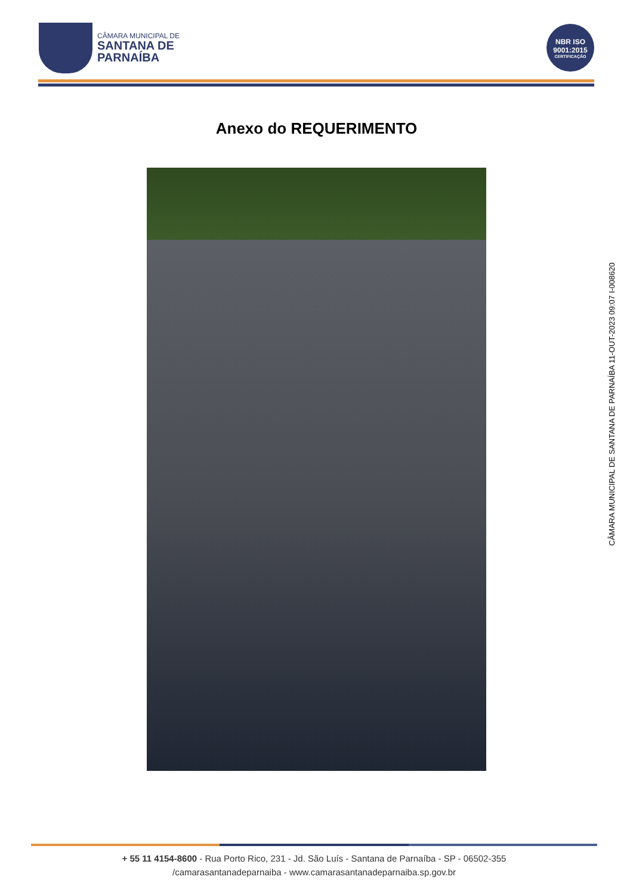CÂMARA MUNICIPAL DE
SANTANA DE
PARNAÍBA
NBR ISO
9001:2015
CERTIFICAÇÃO
Anexo do REQUERIMENTO
CÂMARA MUNICIPAL DE SANTANA DE PARNAÍBA 11-OUT-2023 09:07 I-008620
+ 55 11 4154-8600 - Rua Porto Rico, 231 - Jd. São Luís - Santana de Parnaíba - SP - 06502-355
/camarasantanadeparnaiba - www.camarasantanadeparnaiba.sp.gov.br